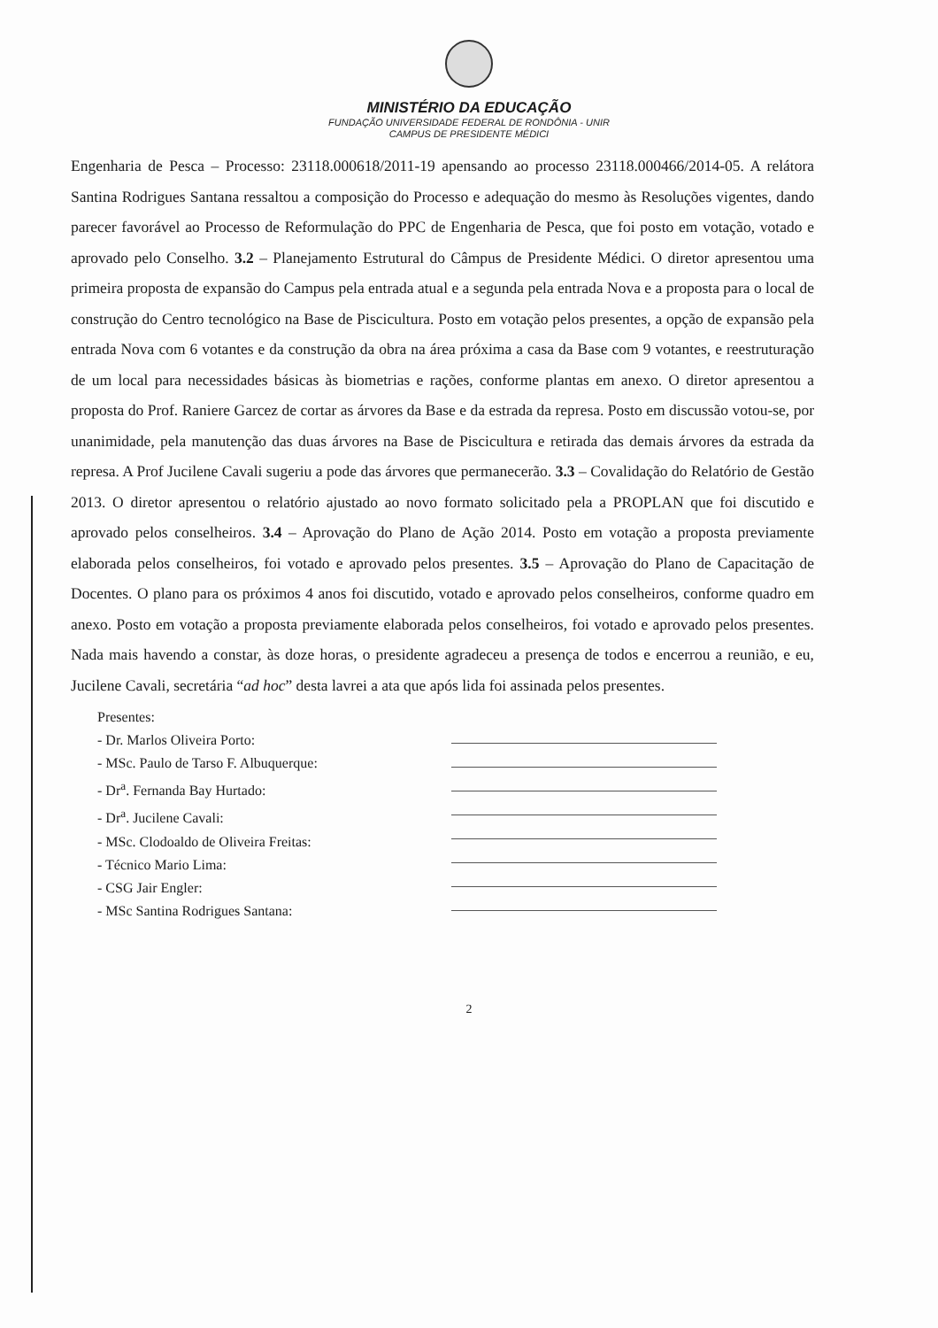MINISTÉRIO DA EDUCAÇÃO
FUNDAÇÃO UNIVERSIDADE FEDERAL DE RONDÔNIA - UNIR
CAMPUS DE PRESIDENTE MÉDICI
Engenharia de Pesca – Processo: 23118.000618/2011-19 apensando ao processo 23118.000466/2014-05. A relátora Santina Rodrigues Santana ressaltou a composição do Processo e adequação do mesmo às Resoluções vigentes, dando parecer favorável ao Processo de Reformulação do PPC de Engenharia de Pesca, que foi posto em votação, votado e aprovado pelo Conselho. 3.2 – Planejamento Estrutural do Câmpus de Presidente Médici. O diretor apresentou uma primeira proposta de expansão do Campus pela entrada atual e a segunda pela entrada Nova e a proposta para o local de construção do Centro tecnológico na Base de Piscicultura. Posto em votação pelos presentes, a opção de expansão pela entrada Nova com 6 votantes e da construção da obra na área próxima a casa da Base com 9 votantes, e reestruturação de um local para necessidades básicas às biometrias e rações, conforme plantas em anexo. O diretor apresentou a proposta do Prof. Raniere Garcez de cortar as árvores da Base e da estrada da represa. Posto em discussão votou-se, por unanimidade, pela manutenção das duas árvores na Base de Piscicultura e retirada das demais árvores da estrada da represa. A Prof Jucilene Cavali sugeriu a pode das árvores que permanecerão. 3.3 – Covalidação do Relatório de Gestão 2013. O diretor apresentou o relatório ajustado ao novo formato solicitado pela a PROPLAN que foi discutido e aprovado pelos conselheiros. 3.4 – Aprovação do Plano de Ação 2014. Posto em votação a proposta previamente elaborada pelos conselheiros, foi votado e aprovado pelos presentes. 3.5 – Aprovação do Plano de Capacitação de Docentes. O plano para os próximos 4 anos foi discutido, votado e aprovado pelos conselheiros, conforme quadro em anexo. Posto em votação a proposta previamente elaborada pelos conselheiros, foi votado e aprovado pelos presentes. Nada mais havendo a constar, às doze horas, o presidente agradeceu a presença de todos e encerrou a reunião, e eu, Jucilene Cavali, secretária “ad hoc” desta lavrei a ata que após lida foi assinada pelos presentes.
Presentes:
- Dr. Marlos Oliveira Porto:
- MSc. Paulo de Tarso F. Albuquerque:
- Dr<sup>a</sup>. Fernanda Bay Hurtado:
- Dr<sup>a</sup>. Jucilene Cavali:
- MSc. Clodoaldo de Oliveira Freitas:
- Técnico Mario Lima:
- CSG Jair Engler:
- MSc Santina Rodrigues Santana:
2